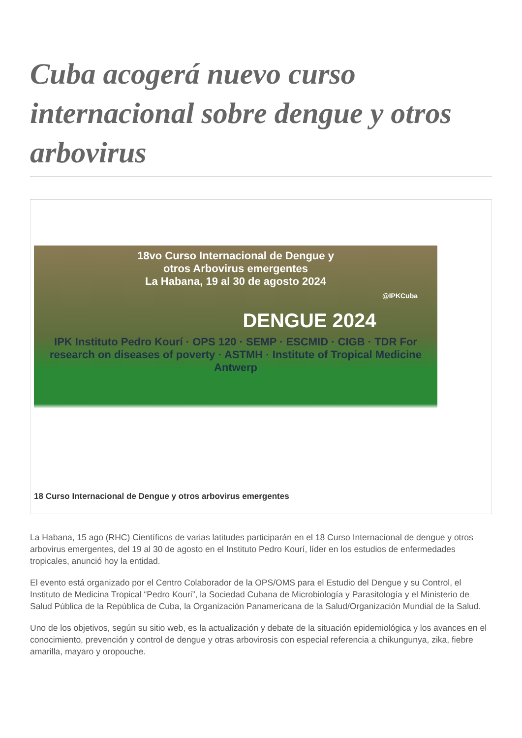Cuba acogerá nuevo curso internacional sobre dengue y otros arbovirus
18vo Curso Internacional de Dengue y
otros Arbovirus emergentes
La Habana, 19 al 30 de agosto 2024
@IPKCuba
DENGUE 2024
IPK Instituto Pedro Kourí · OPS 120 · SEMP · ESCMID · CIGB · TDR For research on diseases of poverty · ASTMH · Institute of Tropical Medicine Antwerp
18 Curso Internacional de Dengue y otros arbovirus emergentes
La Habana, 15 ago (RHC) Científicos de varias latitudes participarán en el 18 Curso Internacional de dengue y otros arbovirus emergentes, del 19 al 30 de agosto en el Instituto Pedro Kourí, líder en los estudios de enfermedades tropicales, anunció hoy la entidad.
El evento está organizado por el Centro Colaborador de la OPS/OMS para el Estudio del Dengue y su Control, el Instituto de Medicina Tropical “Pedro Kouri”, la Sociedad Cubana de Microbiología y Parasitología y el Ministerio de Salud Pública de la República de Cuba, la Organización Panamericana de la Salud/Organización Mundial de la Salud.
Uno de los objetivos, según su sitio web, es la actualización y debate de la situación epidemiológica y los avances en el conocimiento, prevención y control de dengue y otras arbovirosis con especial referencia a chikungunya, zika, fiebre amarilla, mayaro y oropouche.